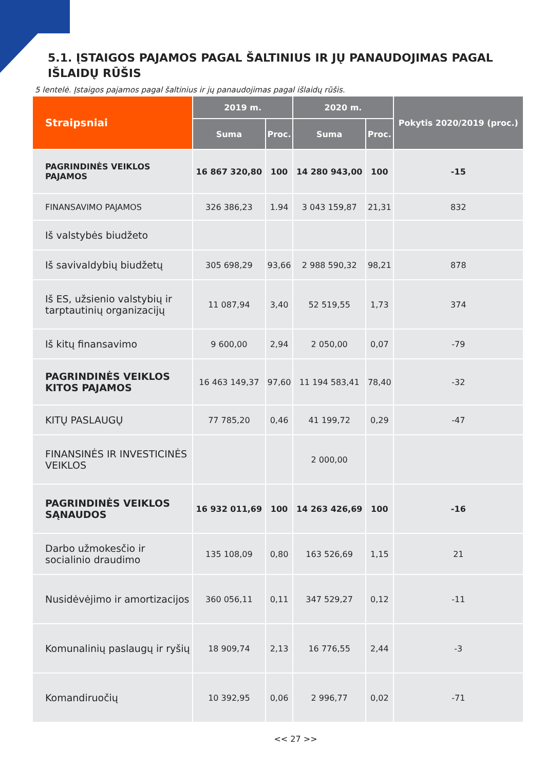5.1. ĮSTAIGOS PAJAMOS PAGAL ŠALTINIUS IR JŲ PANAUDOJIMAS PAGAL IŠLAIDŲ RŪŠIS
5 lentelė. Įstaigos pajamos pagal šaltinius ir jų panaudojimas pagal išlaidų rūšis.
| Straipsniai | 2019 m. | | 2020 m. | | Pokytis 2020/2019 (proc.) |
| --- | --- | --- | --- | --- | --- |
| | Suma | Proc. | Suma | Proc. | |
| PAGRINDINĖS VEIKLOS PAJAMOS | 16 867 320,80 | 100 | 14 280 943,00 | 100 | -15 |
| FINANSAVIMO PAJAMOS | 326 386,23 | 1.94 | 3 043 159,87 | 21,31 | 832 |
| Iš valstybės biudžeto | | | | | |
| Iš savivaldybių biudžetų | 305 698,29 | 93,66 | 2 988 590,32 | 98,21 | 878 |
| Iš ES, užsienio valstybių ir tarptautinių organizacijų | 11 087,94 | 3,40 | 52 519,55 | 1,73 | 374 |
| Iš kitų finansavimo | 9 600,00 | 2,94 | 2 050,00 | 0,07 | -79 |
| PAGRINDINĖS VEIKLOS KITOS PAJAMOS | 16 463 149,37 | 97,60 | 11 194 583,41 | 78,40 | -32 |
| KITŲ PASLAUGŲ | 77 785,20 | 0,46 | 41 199,72 | 0,29 | -47 |
| FINANSINĖS IR INVESTICINĖS VEIKLOS | | | 2 000,00 | | |
| PAGRINDINĖS VEIKLOS SĄNAUDOS | 16 932 011,69 | 100 | 14 263 426,69 | 100 | -16 |
| Darbo užmokesčio ir socialinio draudimo | 135 108,09 | 0,80 | 163 526,69 | 1,15 | 21 |
| Nusidėvėjimo ir amortizacijos | 360 056,11 | 0,11 | 347 529,27 | 0,12 | -11 |
| Komunalinių paslaugų ir ryšių | 18 909,74 | 2,13 | 16 776,55 | 2,44 | -3 |
| Komandiruočių | 10 392,95 | 0,06 | 2 996,77 | 0,02 | -71 |
<< 27 >>